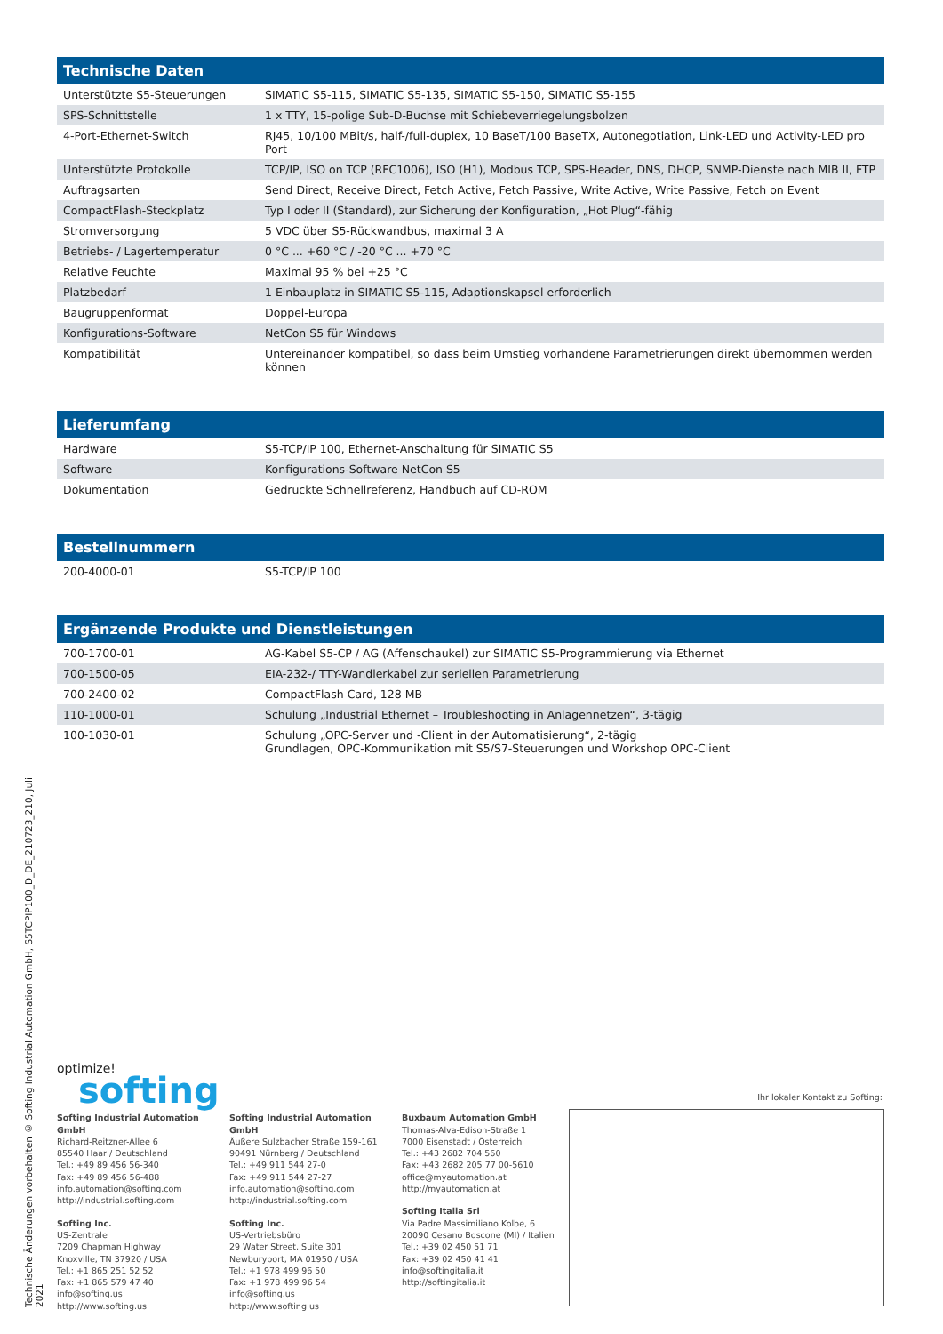| Technische Daten | |
| --- | --- |
| Unterstützte S5-Steuerungen | SIMATIC S5-115, SIMATIC S5-135, SIMATIC S5-150, SIMATIC S5-155 |
| SPS-Schnittstelle | 1 x TTY, 15-polige Sub-D-Buchse mit Schiebeverriegelungsbolzen |
| 4-Port-Ethernet-Switch | RJ45, 10/100 MBit/s, half-/full-duplex, 10 BaseT/100 BaseTX, Autonegotiation, Link-LED und Activity-LED pro Port |
| Unterstützte Protokolle | TCP/IP, ISO on TCP (RFC1006), ISO (H1), Modbus TCP, SPS-Header, DNS, DHCP, SNMP-Dienste nach MIB II, FTP |
| Auftragsarten | Send Direct, Receive Direct, Fetch Active, Fetch Passive, Write Active, Write Passive, Fetch on Event |
| CompactFlash-Steckplatz | Typ I oder II (Standard), zur Sicherung der Konfiguration, „Hot Plug“-fähig |
| Stromversorgung | 5 VDC über S5-Rückwandbus, maximal 3 A |
| Betriebs- / Lagertemperatur | 0 °C ... +60 °C / -20 °C ... +70 °C |
| Relative Feuchte | Maximal 95 % bei +25 °C |
| Platzbedarf | 1 Einbauplatz in SIMATIC S5-115, Adaptionskapsel erforderlich |
| Baugruppenformat | Doppel-Europa |
| Konfigurations-Software | NetCon S5 für Windows |
| Kompatibilität | Untereinander kompatibel, so dass beim Umstieg vorhandene Parametrierungen direkt übernommen werden können |
| Lieferumfang | |
| --- | --- |
| Hardware | S5-TCP/IP 100, Ethernet-Anschaltung für SIMATIC S5 |
| Software | Konfigurations-Software NetCon S5 |
| Dokumentation | Gedruckte Schnellreferenz, Handbuch auf CD-ROM |
| Bestellnummern | |
| --- | --- |
| 200-4000-01 | S5-TCP/IP 100 |
| Ergänzende Produkte und Dienstleistungen | |
| --- | --- |
| 700-1700-01 | AG-Kabel S5-CP / AG (Affenschaukel) zur SIMATIC S5-Programmierung via Ethernet |
| 700-1500-05 | EIA-232-/ TTY-Wandlerkabel zur seriellen Parametrierung |
| 700-2400-02 | CompactFlash Card, 128 MB |
| 110-1000-01 | Schulung „Industrial Ethernet – Troubleshooting in Anlagennetzen“, 3-tägig |
| 100-1030-01 | Schulung „OPC-Server und -Client in der Automatisierung“, 2-tägig Grundlagen, OPC-Kommunikation mit S5/S7-Steuerungen und Workshop OPC-Client |
Technische Änderungen vorbehalten © Softing Industrial Automation GmbH, S5TCPIP100_D_DE_210723_210, Juli 2021
optimize!
softing
Ihr lokaler Kontakt zu Softing:
Softing Industrial Automation GmbH
Richard-Reitzner-Allee 6
85540 Haar / Deutschland
Tel.: +49 89 456 56-340
Fax: +49 89 456 56-488
info.automation@softing.com
http://industrial.softing.com
Softing Inc.
US-Zentrale
7209 Chapman Highway
Knoxville, TN 37920 / USA
Tel.: +1 865 251 52 52
Fax: +1 865 579 47 40
info@softing.us
http://www.softing.us
Softing Industrial Automation GmbH
Äußere Sulzbacher Straße 159-161
90491 Nürnberg / Deutschland
Tel.: +49 911 544 27-0
Fax: +49 911 544 27-27
info.automation@softing.com
http://industrial.softing.com
Softing Inc.
US-Vertriebsbüro
29 Water Street, Suite 301
Newburyport, MA 01950 / USA
Tel.: +1 978 499 96 50
Fax: +1 978 499 96 54
info@softing.us
http://www.softing.us
Buxbaum Automation GmbH
Thomas-Alva-Edison-Straße 1
7000 Eisenstadt / Österreich
Tel.: +43 2682 704 560
Fax: +43 2682 205 77 00-5610
office@myautomation.at
http://myautomation.at
Softing Italia Srl
Via Padre Massimiliano Kolbe, 6
20090 Cesano Boscone (MI) / Italien
Tel.: +39 02 450 51 71
Fax: +39 02 450 41 41
info@softingitalia.it
http://softingitalia.it